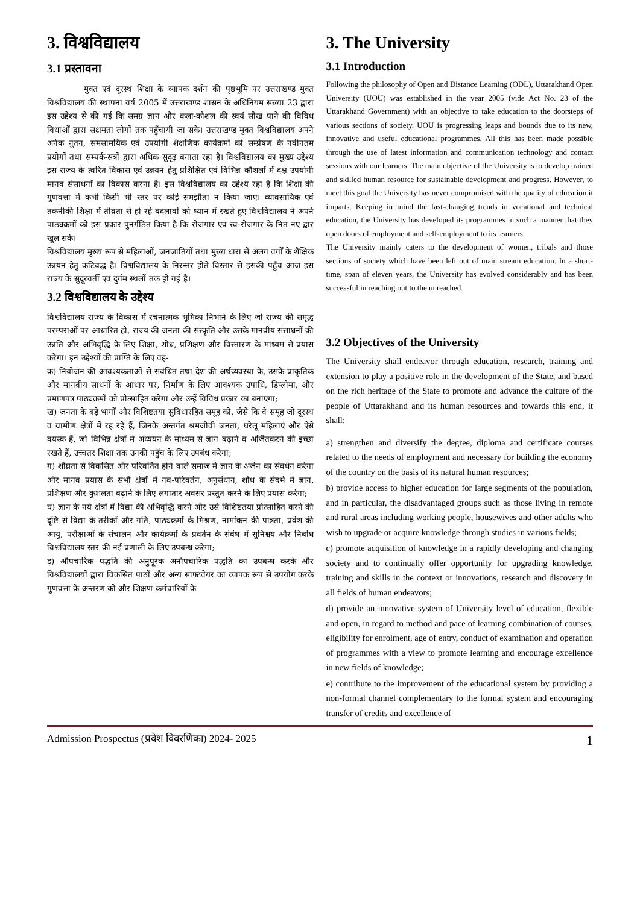3. विश्वविद्यालय
3.1 प्रस्तावना
मुक्त एवं दूरस्थ शिक्षा के व्यापक दर्शन की पृष्ठभूमि पर उत्तराखण्ड मुक्त विश्वविद्यालय की स्थापना वर्ष 2005 में उत्तराखण्ड शासन के अधिनियम संख्या 23 द्वारा इस उद्देश्य से की गई कि समग्र ज्ञान और कला-कौशल की स्वयं सीख पाने की विविध विधाओं द्वारा सक्षमता लोगों तक पहुँचायी जा सके। उत्तराखण्ड मुक्त विश्वविद्यालय अपने अनेक नूतन, समसामयिक एवं उपयोगी शैक्षणिक कार्यक्रमों को सम्प्रेषण के नवीनतम प्रयोगों तथा सम्पर्क-सत्रों द्वारा अधिक सुदृढ़ बनाता रहा है। विश्वविद्यालय का मुख्य उद्देश्य इस राज्य के त्वरित विकास एवं उन्नयन हेतु प्रशिक्षित एवं विभिन्न कौशलों में दक्ष उपयोगी मानव संसाधनों का विकास करना है। इस विश्वविद्यालय का उद्देश्य रहा है कि शिक्षा की गुणवत्ता में कभी किसी भी स्तर पर कोई समझौता न किया जाए। व्यावसायिक एवं तकनीकी शिक्षा में तीव्रता से हो रहे बदलावों को ध्यान में रखते हुए विश्वविद्यालय ने अपने पाठ्यक्रमों को इस प्रकार पुनर्गठित किया है कि रोजगार एवं स्व-रोजगार के नित नए द्वार खुल सकें।
विश्वविद्यालय मुख्य रूप से महिलाओं, जनजातियों तथा मुख्य धारा से अलग वर्गों के शैक्षिक उन्नयन हेतु कटिबद्ध है। विश्वविद्यालय के निरन्तर होते विस्तार से इसकी पहुँच आज इस राज्य के सुदूरवर्ती एवं दुर्गम स्थलों तक हो गई है।
3.2 विश्वविद्यालय के उद्देश्य
विश्वविद्यालय राज्य के विकास में रचनात्मक भूमिका निभाने के लिए जो राज्य की समृद्ध परम्पराओं पर आधारित हो, राज्य की जनता की संस्कृति और उसके मानवीय संसाधनों की उन्नति और अभिवृद्धि के लिए शिक्षा, शोध, प्रशिक्षण और विस्तारण के माध्यम से प्रयास करेगा। इन उद्देश्यों की प्राप्ति के लिए वह-
क) नियोजन की आवश्यकताओं से संबंधित तथा देश की अर्थव्यवस्था के, उसके प्राकृतिक और मानवीय साधनों के आधार पर, निर्माण के लिए आवश्यक उपाधि, डिप्लोमा, और प्रमाणपत्र पाठ्यक्रमों को प्रोत्साहित करेगा और उन्हें विविध प्रकार का बनाएगा;
ख) जनता के बड़े भागों और विशिष्टतया सुविधारहित समूह को, जैसे कि वे समूह जो दूरस्थ व ग्रामीण क्षेत्रों में रह रहे हैं, जिनके अन्तर्गत श्रमजीवी जनता, घरेलू महिलाएं और ऐसे वयस्क हैं, जो विभिन्न क्षेत्रों मे अध्ययन के माध्यम से ज्ञान बढ़ाने व अर्जितकरने की इच्छा रखते हैं, उच्चतर शिक्षा तक उनकी पहुॅच के लिए उपबंध करेगा;
ग) शीघ्रता से विकसित और परिवर्तित होने वाले समाज मे ज्ञान के अर्जन का संवर्धन करेगा और मानव प्रयास के सभी क्षेत्रों में नव-परिवर्तन, अनुसंधान, शोध के संदर्भ में ज्ञान, प्रशिक्षण और कुशलता बढ़ाने के लिए लगातार अवसर प्रस्तुत करने के लिए प्रयास करेगा;
घ) ज्ञान के नये क्षेत्रों में विद्या की अभिवृद्धि करने और उसे विशिष्टतया प्रोत्साहित करने की दृष्टि से विद्या के तरीकों और गति, पाठ्यक्रमों के मिश्रण, नामांकन की पात्रता, प्रवेश की आयु, परीक्षाओं के संचालन और कार्यक्रमों के प्रवर्तन के संबंध में सुनिश्चय और निर्बाध विश्वविद्यालय स्तर की नई प्रणाली के लिए उपबन्ध करेगा;
ड़) औपचारिक पद्धति की अनुपूरक अनौपचारिक पद्धति का उपबन्ध करके और विश्वविद्यालयों द्वारा विकसित पाठों और अन्य साफ्टवेयर का व्यापक रूप से उपयोग करके गुणवत्ता के अन्तरण को और शिक्षण कर्मचारियों के
3. The University
3.1 Introduction
Following the philosophy of Open and Distance Learning (ODL), Uttarakhand Open University (UOU) was established in the year 2005 (vide Act No. 23 of the Uttarakhand Government) with an objective to take education to the doorsteps of various sections of society. UOU is progressing leaps and bounds due to its new, innovative and useful educational programmes. All this has been made possible through the use of latest information and communication technology and contact sessions with our learners. The main objective of the University is to develop trained and skilled human resource for sustainable development and progress. However, to meet this goal the University has never compromised with the quality of education it imparts. Keeping in mind the fast-changing trends in vocational and technical education, the University has developed its programmes in such a manner that they open doors of employment and self-employment to its learners.
The University mainly caters to the development of women, tribals and those sections of society which have been left out of main stream education. In a short-time, span of eleven years, the University has evolved considerably and has been successful in reaching out to the unreached.
3.2 Objectives of the University
The University shall endeavor through education, research, training and extension to play a positive role in the development of the State, and based on the rich heritage of the State to promote and advance the culture of the people of Uttarakhand and its human resources and towards this end, it shall:
a) strengthen and diversify the degree, diploma and certificate courses related to the needs of employment and necessary for building the economy of the country on the basis of its natural human resources;
b) provide access to higher education for large segments of the population, and in particular, the disadvantaged groups such as those living in remote and rural areas including working people, housewives and other adults who wish to upgrade or acquire knowledge through studies in various fields;
c) promote acquisition of knowledge in a rapidly developing and changing society and to continually offer opportunity for upgrading knowledge, training and skills in the context or innovations, research and discovery in all fields of human endeavors;
d) provide an innovative system of University level of education, flexible and open, in regard to method and pace of learning combination of courses, eligibility for enrolment, age of entry, conduct of examination and operation of programmes with a view to promote learning and encourage excellence in new fields of knowledge;
e) contribute to the improvement of the educational system by providing a non-formal channel complementary to the formal system and encouraging transfer of credits and excellence of
Admission Prospectus (प्रवेश विवरणिका) 2024- 2025 1